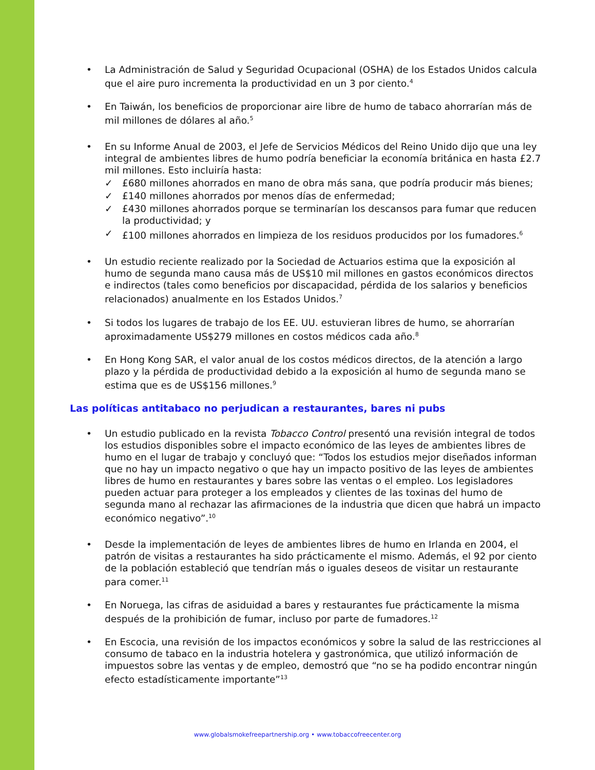• La Administración de Salud y Seguridad Ocupacional (OSHA) de los Estados Unidos calcula que el aire puro incrementa la productividad en un 3 por ciento.<sup>4</sup>
• En Taiwán, los beneficios de proporcionar aire libre de humo de tabaco ahorrarían más de mil millones de dólares al año.<sup>5</sup>
• En su Informe Anual de 2003, el Jefe de Servicios Médicos del Reino Unido dijo que una ley integral de ambientes libres de humo podría beneficiar la economía británica en hasta £2.7 mil millones. Esto incluiría hasta:
✓ £680 millones ahorrados en mano de obra más sana, que podría producir más bienes;
✓ £140 millones ahorrados por menos días de enfermedad;
✓ £430 millones ahorrados porque se terminarían los descansos para fumar que reducen la productividad; y
✓ £100 millones ahorrados en limpieza de los residuos producidos por los fumadores.<sup>6</sup>
• Un estudio reciente realizado por la Sociedad de Actuarios estima que la exposición al humo de segunda mano causa más de US$10 mil millones en gastos económicos directos e indirectos (tales como beneficios por discapacidad, pérdida de los salarios y beneficios relacionados) anualmente en los Estados Unidos.<sup>7</sup>
• Si todos los lugares de trabajo de los EE. UU. estuvieran libres de humo, se ahorrarían aproximadamente US$279 millones en costos médicos cada año.<sup>8</sup>
• En Hong Kong SAR, el valor anual de los costos médicos directos, de la atención a largo plazo y la pérdida de productividad debido a la exposición al humo de segunda mano se estima que es de US$156 millones.<sup>9</sup>
Las políticas antitabaco no perjudican a restaurantes, bares ni pubs
• Un estudio publicado en la revista Tobacco Control presentó una revisión integral de todos los estudios disponibles sobre el impacto económico de las leyes de ambientes libres de humo en el lugar de trabajo y concluyó que: “Todos los estudios mejor diseñados informan que no hay un impacto negativo o que hay un impacto positivo de las leyes de ambientes libres de humo en restaurantes y bares sobre las ventas o el empleo. Los legisladores pueden actuar para proteger a los empleados y clientes de las toxinas del humo de segunda mano al rechazar las afirmaciones de la industria que dicen que habrá un impacto económico negativo”.<sup>10</sup>
• Desde la implementación de leyes de ambientes libres de humo en Irlanda en 2004, el patrón de visitas a restaurantes ha sido prácticamente el mismo. Además, el 92 por ciento de la población estableció que tendrían más o iguales deseos de visitar un restaurante para comer.<sup>11</sup>
• En Noruega, las cifras de asiduidad a bares y restaurantes fue prácticamente la misma después de la prohibición de fumar, incluso por parte de fumadores.<sup>12</sup>
• En Escocia, una revisión de los impactos económicos y sobre la salud de las restricciones al consumo de tabaco en la industria hotelera y gastronómica, que utilizó información de impuestos sobre las ventas y de empleo, demostró que “no se ha podido encontrar ningún efecto estadísticamente importante”<sup>13</sup>
www.globalsmokefreepartnership.org • www.tobaccofreecenter.org